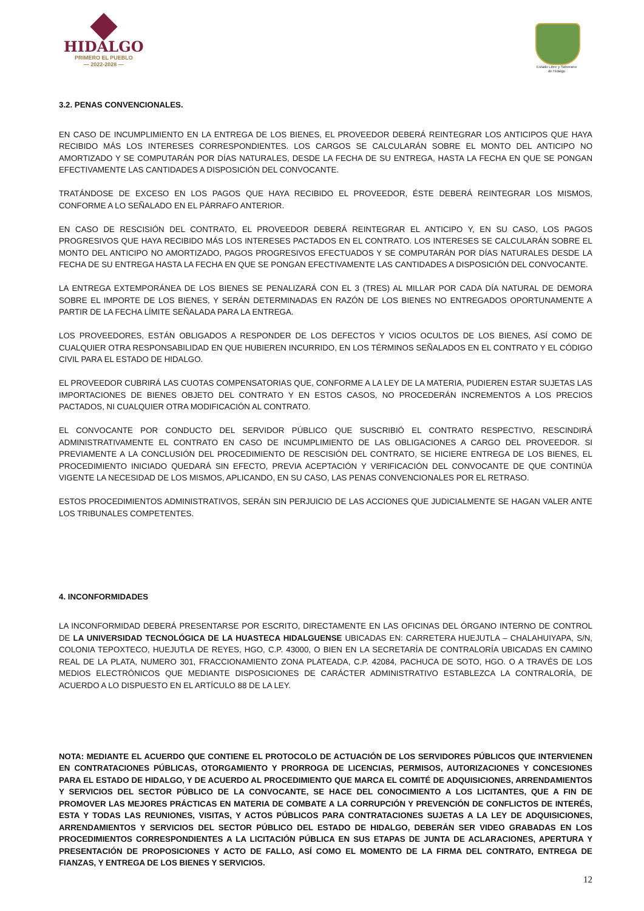HIDALGO
PRIMERO EL PUEBLO
— 2022-2028 —
Estado Libre y Soberano de Hidalgo
3.2. PENAS CONVENCIONALES.
EN CASO DE INCUMPLIMIENTO EN LA ENTREGA DE LOS BIENES, EL PROVEEDOR DEBERÁ REINTEGRAR LOS ANTICIPOS QUE HAYA RECIBIDO MÁS LOS INTERESES CORRESPONDIENTES. LOS CARGOS SE CALCULARÁN SOBRE EL MONTO DEL ANTICIPO NO AMORTIZADO Y SE COMPUTARÁN POR DÍAS NATURALES, DESDE LA FECHA DE SU ENTREGA, HASTA LA FECHA EN QUE SE PONGAN EFECTIVAMENTE LAS CANTIDADES A DISPOSICIÓN DEL CONVOCANTE.
TRATÁNDOSE DE EXCESO EN LOS PAGOS QUE HAYA RECIBIDO EL PROVEEDOR, ÉSTE DEBERÁ REINTEGRAR LOS MISMOS, CONFORME A LO SEÑALADO EN EL PÁRRAFO ANTERIOR.
EN CASO DE RESCISIÓN DEL CONTRATO, EL PROVEEDOR DEBERÁ REINTEGRAR EL ANTICIPO Y, EN SU CASO, LOS PAGOS PROGRESIVOS QUE HAYA RECIBIDO MÁS LOS INTERESES PACTADOS EN EL CONTRATO. LOS INTERESES SE CALCULARÁN SOBRE EL MONTO DEL ANTICIPO NO AMORTIZADO, PAGOS PROGRESIVOS EFECTUADOS Y SE COMPUTARÁN POR DÍAS NATURALES DESDE LA FECHA DE SU ENTREGA HASTA LA FECHA EN QUE SE PONGAN EFECTIVAMENTE LAS CANTIDADES A DISPOSICIÓN DEL CONVOCANTE.
LA ENTREGA EXTEMPORÁNEA DE LOS BIENES SE PENALIZARÁ CON EL 3 (TRES) AL MILLAR POR CADA DÍA NATURAL DE DEMORA SOBRE EL IMPORTE DE LOS BIENES, Y SERÁN DETERMINADAS EN RAZÓN DE LOS BIENES NO ENTREGADOS OPORTUNAMENTE A PARTIR DE LA FECHA LÍMITE SEÑALADA PARA LA ENTREGA.
LOS PROVEEDORES, ESTÁN OBLIGADOS A RESPONDER DE LOS DEFECTOS Y VICIOS OCULTOS DE LOS BIENES, ASÍ COMO DE CUALQUIER OTRA RESPONSABILIDAD EN QUE HUBIEREN INCURRIDO, EN LOS TÉRMINOS SEÑALADOS EN EL CONTRATO Y EL CÓDIGO CIVIL PARA EL ESTADO DE HIDALGO.
EL PROVEEDOR CUBRIRÁ LAS CUOTAS COMPENSATORIAS QUE, CONFORME A LA LEY DE LA MATERIA, PUDIEREN ESTAR SUJETAS LAS IMPORTACIONES DE BIENES OBJETO DEL CONTRATO Y EN ESTOS CASOS, NO PROCEDERÁN INCREMENTOS A LOS PRECIOS PACTADOS, NI CUALQUIER OTRA MODIFICACIÓN AL CONTRATO.
EL CONVOCANTE POR CONDUCTO DEL SERVIDOR PÚBLICO QUE SUSCRIBIÓ EL CONTRATO RESPECTIVO, RESCINDIRÁ ADMINISTRATIVAMENTE EL CONTRATO EN CASO DE INCUMPLIMIENTO DE LAS OBLIGACIONES A CARGO DEL PROVEEDOR. SI PREVIAMENTE A LA CONCLUSIÓN DEL PROCEDIMIENTO DE RESCISIÓN DEL CONTRATO, SE HICIERE ENTREGA DE LOS BIENES, EL PROCEDIMIENTO INICIADO QUEDARÁ SIN EFECTO, PREVIA ACEPTACIÓN Y VERIFICACIÓN DEL CONVOCANTE DE QUE CONTINÚA VIGENTE LA NECESIDAD DE LOS MISMOS, APLICANDO, EN SU CASO, LAS PENAS CONVENCIONALES POR EL RETRASO.
ESTOS PROCEDIMIENTOS ADMINISTRATIVOS, SERÁN SIN PERJUICIO DE LAS ACCIONES QUE JUDICIALMENTE SE HAGAN VALER ANTE LOS TRIBUNALES COMPETENTES.
4. INCONFORMIDADES
LA INCONFORMIDAD DEBERÁ PRESENTARSE POR ESCRITO, DIRECTAMENTE EN LAS OFICINAS DEL ÓRGANO INTERNO DE CONTROL DE LA UNIVERSIDAD TECNOLÓGICA DE LA HUASTECA HIDALGUENSE UBICADAS EN: CARRETERA HUEJUTLA – CHALAHUIYAPA, S/N, COLONIA TEPOXTECO, HUEJUTLA DE REYES, HGO, C.P. 43000, O BIEN EN LA SECRETARÍA DE CONTRALORÍA UBICADAS EN CAMINO REAL DE LA PLATA, NUMERO 301, FRACCIONAMIENTO ZONA PLATEADA, C.P. 42084, PACHUCA DE SOTO, HGO. O A TRAVÉS DE LOS MEDIOS ELECTRÓNICOS QUE MEDIANTE DISPOSICIONES DE CARÁCTER ADMINISTRATIVO ESTABLEZCA LA CONTRALORÍA, DE ACUERDO A LO DISPUESTO EN EL ARTÍCULO 88 DE LA LEY.
NOTA: MEDIANTE EL ACUERDO QUE CONTIENE EL PROTOCOLO DE ACTUACIÓN DE LOS SERVIDORES PÚBLICOS QUE INTERVIENEN EN CONTRATACIONES PÚBLICAS, OTORGAMIENTO Y PRORROGA DE LICENCIAS, PERMISOS, AUTORIZACIONES Y CONCESIONES PARA EL ESTADO DE HIDALGO, Y DE ACUERDO AL PROCEDIMIENTO QUE MARCA EL COMITÉ DE ADQUISICIONES, ARRENDAMIENTOS Y SERVICIOS DEL SECTOR PÚBLICO DE LA CONVOCANTE, SE HACE DEL CONOCIMIENTO A LOS LICITANTES, QUE A FIN DE PROMOVER LAS MEJORES PRÁCTICAS EN MATERIA DE COMBATE A LA CORRUPCIÓN Y PREVENCIÓN DE CONFLICTOS DE INTERÉS, ESTA Y TODAS LAS REUNIONES, VISITAS, Y ACTOS PÚBLICOS PARA CONTRATACIONES SUJETAS A LA LEY DE ADQUISICIONES, ARRENDAMIENTOS Y SERVICIOS DEL SECTOR PÚBLICO DEL ESTADO DE HIDALGO, DEBERÁN SER VIDEO GRABADAS EN LOS PROCEDIMIENTOS CORRESPONDIENTES A LA LICITACIÓN PÚBLICA EN SUS ETAPAS DE JUNTA DE ACLARACIONES, APERTURA Y PRESENTACIÓN DE PROPOSICIONES Y ACTO DE FALLO, ASÍ COMO EL MOMENTO DE LA FIRMA DEL CONTRATO, ENTREGA DE FIANZAS, Y ENTREGA DE LOS BIENES Y SERVICIOS.
12